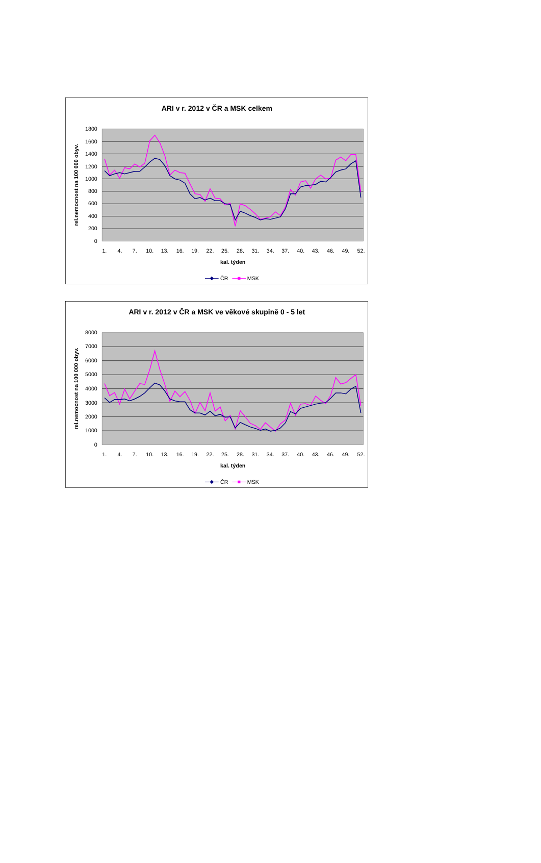ARI v r. 2012 v ČR a MSK celkem
1800
1600
1400
1200
1000
800
600
400
200
0
rel.nemocnost na 100 000 obyv.
1.
4.
7.
10.
13.
16.
19.
22.
25.
28.
31.
34.
37.
40.
43.
46.
49.
52.
kal. týden
ČR
MSK
ARI v r. 2012 v ČR a MSK ve věkové skupině 0 - 5 let
8000
7000
6000
5000
4000
3000
2000
1000
0
rel.nemocnost na 100 000 obyv.
1.
4.
7.
10.
13.
16.
19.
22.
25.
28.
31.
34.
37.
40.
43.
46.
49.
52.
kal. týden
ČR
MSK